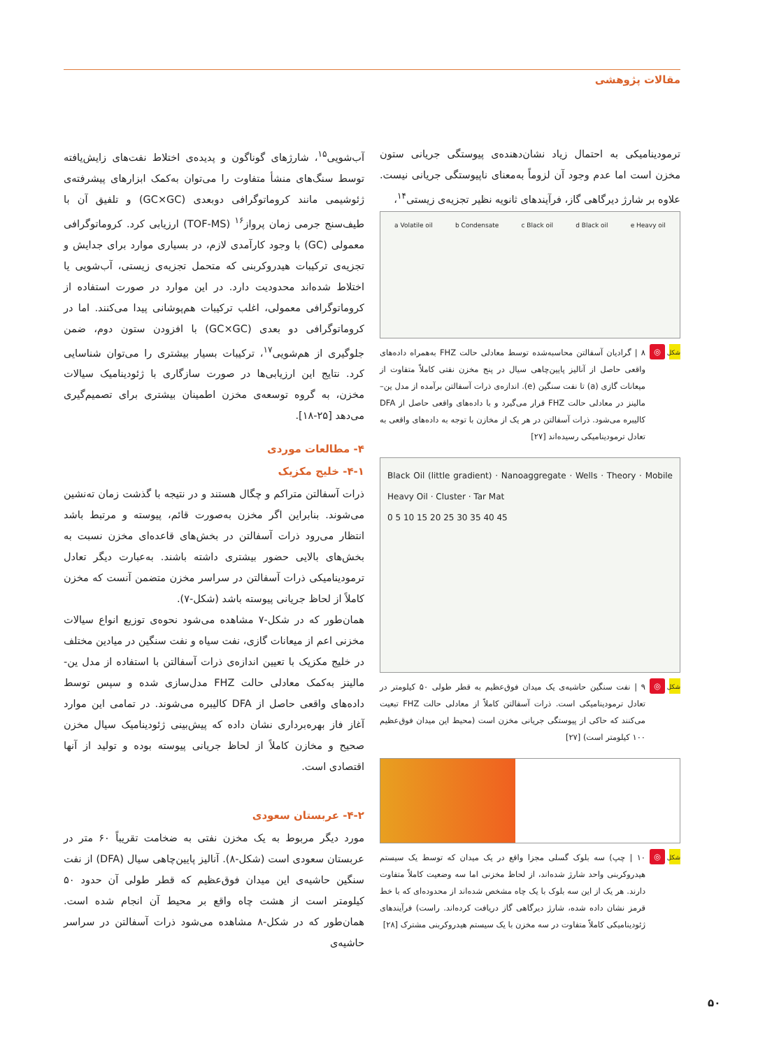مقالات پژوهشی
ترمودینامیکی به احتمال زیاد نشان‌دهنده‌ی پیوستگی جریانی ستون مخزن است اما عدم وجود آن لزوماً به‌معنای ناپیوستگی جریانی نیست. علاوه بر شارژ دیرگاهی گاز، فرآیندهای ثانویه نظیر تجزیه‌ی زیستی<sup>۱۴</sup>،
a Volatile oil b Condensate c Black oil d Black oil e Heavy oil
شکل ◎ ۸ | گرادیان آسفالتن محاسبه‌شده توسط معادلی حالت FHZ به‌همراه داده‌های واقعی حاصل از آنالیز پایین‌چاهی سیال در پنج مخزن نفتی کاملاً متفاوت از میعانات گازی (a) تا نفت سنگین (e). اندازه‌ی ذرات آسفالتن برآمده از مدل ین–مالینز در معادلی حالت FHZ قرار می‌گیرد و با داده‌های واقعی حاصل از DFA کالیبره می‌شود. ذرات آسفالتن در هر یک از مخازن با توجه به داده‌های واقعی به تعادل ترمودینامیکی رسیده‌اند [۲۷]
Black Oil (little gradient) · Nanoaggregate · Wells · Theory · Mobile Heavy Oil · Cluster · Tar Mat
0 5 10 15 20 25 30 35 40 45
شکل ◎ ۹ | نفت سنگین حاشیه‌ی یک میدان فوق‌عظیم به قطر طولی ۵۰ کیلومتر در تعادل ترمودینامیکی است. ذرات آسفالتن کاملاً از معادلی حالت FHZ تبعیت می‌کنند که حاکی از پیوستگی جریانی مخزن است (محیط این میدان فوق‌عظیم ۱۰۰ کیلومتر است) [۲۷]
شکل ◎ ۱۰ | چپ) سه بلوک گسلی مجزا واقع در یک میدان که توسط یک سیستم هیدروکربنی واحد شارژ شده‌اند، از لحاظ مخزنی اما سه وضعیت کاملاً متفاوت دارند. هر یک از این سه بلوک با یک چاه مشخص شده‌اند از محدوده‌ای که با خط قرمز نشان داده شده، شارژ دیرگاهی گاز دریافت کرده‌اند. راست) فرآیندهای ژئودینامیکی کاملاً متفاوت در سه مخزن با یک سیستم هیدروکربنی مشترک [۲۸]
آب‌شویی<sup>۱۵</sup>، شارژهای گوناگون و پدیده‌ی اختلاط نفت‌های زایش‌یافته توسط سنگ‌های منشأ متفاوت را می‌توان به‌کمک ابزارهای پیشرفته‌ی ژئوشیمی مانند کروماتوگرافی دوبعدی (GC×GC) و تلفیق آن با طیف‌سنج جرمی زمان پرواز<sup>۱۶</sup> (TOF-MS) ارزیابی کرد. کروماتوگرافی معمولی (GC) با وجود کارآمدی لازم، در بسیاری موارد برای جدایش و تجزیه‌ی ترکیبات هیدروکربنی که متحمل تجزیه‌ی زیستی، آب‌شویی یا اختلاط شده‌اند محدودیت دارد. در این موارد در صورت استفاده از کروماتوگرافی معمولی، اغلب ترکیبات هم‌پوشانی پیدا می‌کنند. اما در کروماتوگرافی دو بعدی (GC×GC) با افزودن ستون دوم، ضمن جلوگیری از هم‌شویی<sup>۱۷</sup>، ترکیبات بسیار بیشتری را می‌توان شناسایی کرد. نتایج این ارزیابی‌ها در صورت سازگاری با ژئودینامیک سیالات مخزن، به گروه توسعه‌ی مخزن اطمینان بیشتری برای تصمیم‌گیری می‌دهد [۲۵-۱۸].
۴- مطالعات موردی
۴-۱- خلیج مکزیک
ذرات آسفالتن متراکم و چگال هستند و در نتیجه با گذشت زمان ته‌نشین می‌شوند. بنابراین اگر مخزن به‌صورت قائم، پیوسته و مرتبط باشد انتظار می‌رود ذرات آسفالتن در بخش‌های قاعده‌ای مخزن نسبت به بخش‌های بالایی حضور بیشتری داشته باشند. به‌عبارت دیگر تعادل ترمودینامیکی ذرات آسفالتن در سراسر مخزن متضمن آنست که مخزن کاملاً از لحاظ جریانی پیوسته باشد (شکل-۷).
همان‌طور که در شکل-۷ مشاهده می‌شود نحوه‌ی توزیع انواع سیالات مخزنی اعم از میعانات گازی، نفت سیاه و نفت سنگین در میادین مختلف در خلیج مکزیک با تعیین اندازه‌ی ذرات آسفالتن با استفاده از مدل ین-مالینز به‌کمک معادلی حالت FHZ مدل‌سازی شده و سپس توسط داده‌های واقعی حاصل از DFA کالیبره می‌شوند. در تمامی این موارد آغاز فاز بهره‌برداری نشان داده که پیش‌بینی ژئودینامیک سیال مخزن صحیح و مخازن کاملاً از لحاظ جریانی پیوسته بوده و تولید از آنها اقتصادی است.
۴-۲- عربستان سعودی
مورد دیگر مربوط به یک مخزن نفتی به ضخامت تقریباً ۶۰ متر در عربستان سعودی است (شکل-۸). آنالیز پایین‌چاهی سیال (DFA) از نفت سنگین حاشیه‌ی این میدان فوق‌عظیم که قطر طولی آن حدود ۵۰ کیلومتر است از هشت چاه واقع بر محیط آن انجام شده است. همان‌طور که در شکل-۸ مشاهده می‌شود ذرات آسفالتن در سراسر حاشیه‌ی
۵۰